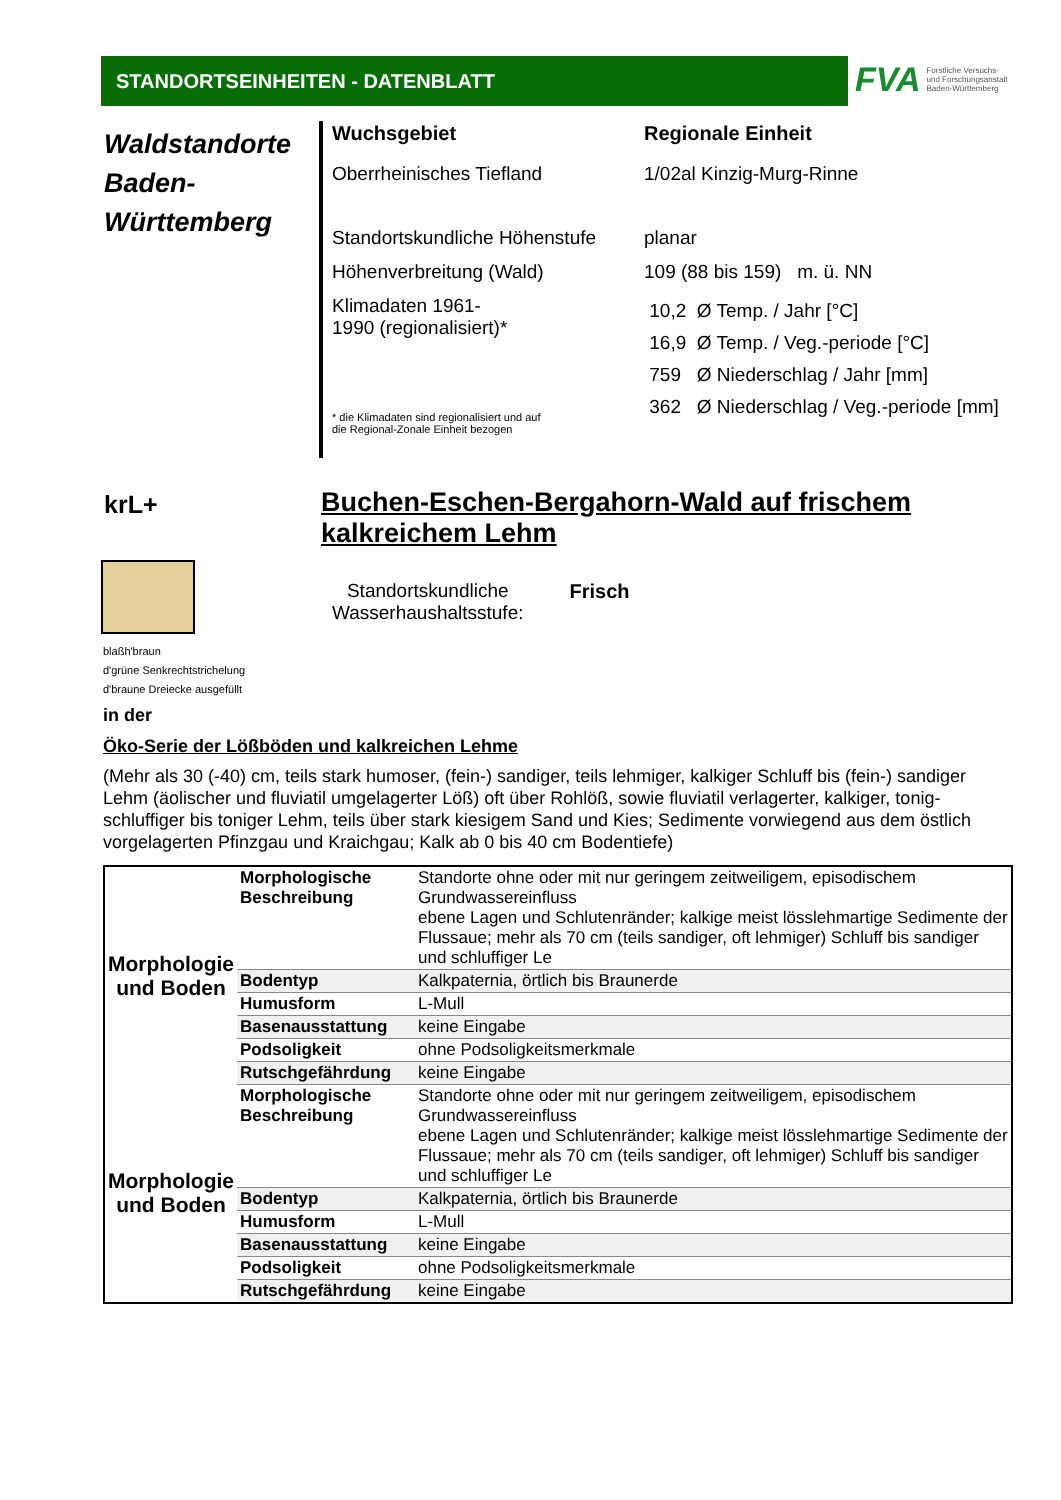STANDORTSEINHEITEN - DATENBLATT
FVA Forstliche Versuchs-
und Forschungsanstalt
Baden-Württemberg
Waldstandorte Baden-Württemberg
Wuchsgebiet Regionale Einheit
Oberrheinisches Tiefland 1/02al Kinzig-Murg-Rinne
Standortskundliche Höhenstufe
planar
Höhenverbreitung (Wald) 109 (88 bis 159) m. ü. NN
Klimadaten 1961-
1990 (regionalisiert)*
* die Klimadaten sind regionalisiert und auf
die Regional-Zonale Einheit bezogen
10,2 Ø Temp. / Jahr [°C]
16,9 Ø Temp. / Veg.-periode [°C]
759 Ø Niederschlag / Jahr [mm]
362 Ø Niederschlag / Veg.-periode [mm]
krL+
Buchen-Eschen-Bergahorn-Wald auf frischem kalkreichem Lehm
blaßh'braun
d'grüne Senkrechtstrichelung
d'braune Dreiecke ausgefüllt
Standortskundliche
Wasserhaushaltsstufe:
Frisch
in der
Öko-Serie der Lößböden und kalkreichen Lehme
(Mehr als 30 (-40) cm, teils stark humoser, (fein-) sandiger, teils lehmiger, kalkiger Schluff bis (fein-) sandiger Lehm (äolischer und fluviatil umgelagerter Löß) oft über Rohlöß, sowie fluviatil verlagerter, kalkiger, tonig-schluffiger bis toniger Lehm, teils über stark kiesigem Sand und Kies; Sedimente vorwiegend aus dem östlich vorgelagerten Pfinzgau und Kraichgau; Kalk ab 0 bis 40 cm Bodentiefe)
| Morphologie und Boden | Morphologische Beschreibung | Standorte ohne oder mit nur geringem zeitweiligem, episodischem Grundwassereinfluss ebene Lagen und Schlutenränder; kalkige meist lösslehmartige Sedimente der Flussaue; mehr als 70 cm (teils sandiger, oft lehmiger) Schluff bis sandiger und schluffiger Le |
| | Bodentyp | Kalkpaternia, örtlich bis Braunerde |
| | Humusform | L-Mull |
| | Basenausstattung | keine Eingabe |
| | Podsoligkeit | ohne Podsoligkeitsmerkmale |
| | Rutschgefährdung | keine Eingabe |
| Morphologie und Boden | Morphologische Beschreibung | Standorte ohne oder mit nur geringem zeitweiligem, episodischem Grundwassereinfluss ebene Lagen und Schlutenränder; kalkige meist lösslehmartige Sedimente der Flussaue; mehr als 70 cm (teils sandiger, oft lehmiger) Schluff bis sandiger und schluffiger Le |
| | Bodentyp | Kalkpaternia, örtlich bis Braunerde |
| | Humusform | L-Mull |
| | Basenausstattung | keine Eingabe |
| | Podsoligkeit | ohne Podsoligkeitsmerkmale |
| | Rutschgefährdung | keine Eingabe |